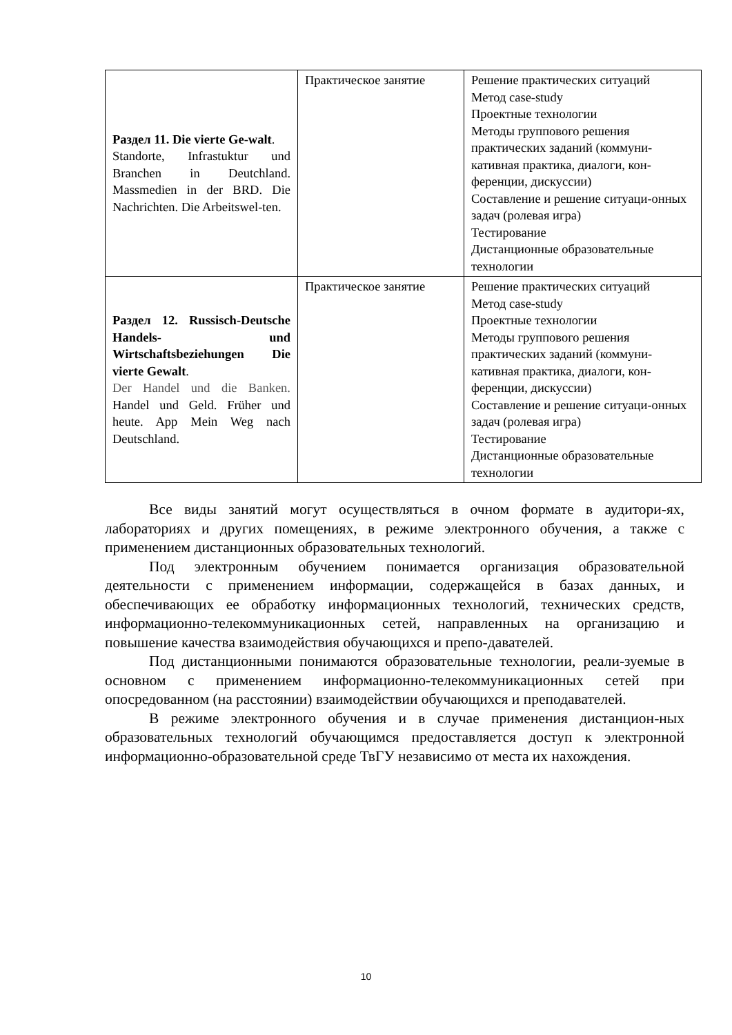| Раздел 11. Die vierte Ge-walt . Standorte, Infrastuktur und Branchen in Deutchland. Massmedien in der BRD. Die Nachrichten. Die Arbeitswel-ten. | Практическое занятие | Решение практических ситуаций Метод case-study Проектные технологии Методы группового решения практических заданий (коммуни-кативная практика, диалоги, кон-ференции, дискуссии) Составление и решение ситуаци-онных задач (ролевая игра) Тестирование Дистанционные образовательные технологии |
| Раздел 12. Russisch-Deutsche Handels- und Wirtschaftsbeziehungen Die vierte Gewalt . Der Handel und die Banken. Handel und Geld. Früher und heute. App Mein Weg nach Deutschland. | Практическое занятие | Решение практических ситуаций Метод case-study Проектные технологии Методы группового решения практических заданий (коммуни-кативная практика, диалоги, кон-ференции, дискуссии) Составление и решение ситуаци-онных задач (ролевая игра) Тестирование Дистанционные образовательные технологии |
Все виды занятий могут осуществляться в очном формате в аудитори-ях, лабораториях и других помещениях, в режиме электронного обучения, а также с применением дистанционных образовательных технологий.
Под электронным обучением понимается организация образовательной деятельности с применением информации, содержащейся в базах данных, и обеспечивающих ее обработку информационных технологий, технических средств, информационно-телекоммуникационных сетей, направленных на организацию и повышение качества взаимодействия обучающихся и препо-давателей.
Под дистанционными понимаются образовательные технологии, реали-зуемые в основном с применением информационно-телекоммуникационных сетей при опосредованном (на расстоянии) взаимодействии обучающихся и преподавателей.
В режиме электронного обучения и в случае применения дистанцион-ных образовательных технологий обучающимся предоставляется доступ к электронной информационно-образовательной среде ТвГУ независимо от места их нахождения.
10